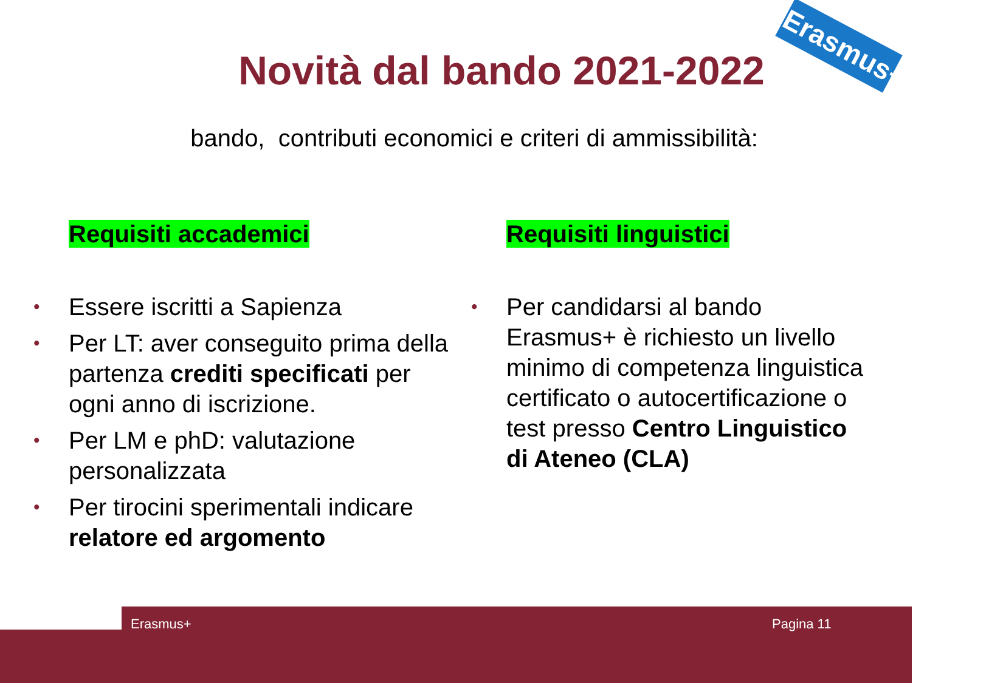Novità dal bando 2021-2022
Erasmus+
bando, contributi economici e criteri di ammissibilità:
Requisiti accademici
• Essere iscritti a Sapienza
• Per LT: aver conseguito prima della partenza crediti specificati per ogni anno di iscrizione.
• Per LM e phD: valutazione personalizzata
• Per tirocini sperimentali indicare relatore ed argomento
Requisiti linguistici
• Per candidarsi al bando Erasmus+ è richiesto un livello minimo di competenza linguistica certificato o autocertificazione o test presso Centro Linguistico di Ateneo (CLA)
Erasmus+ Pagina 11